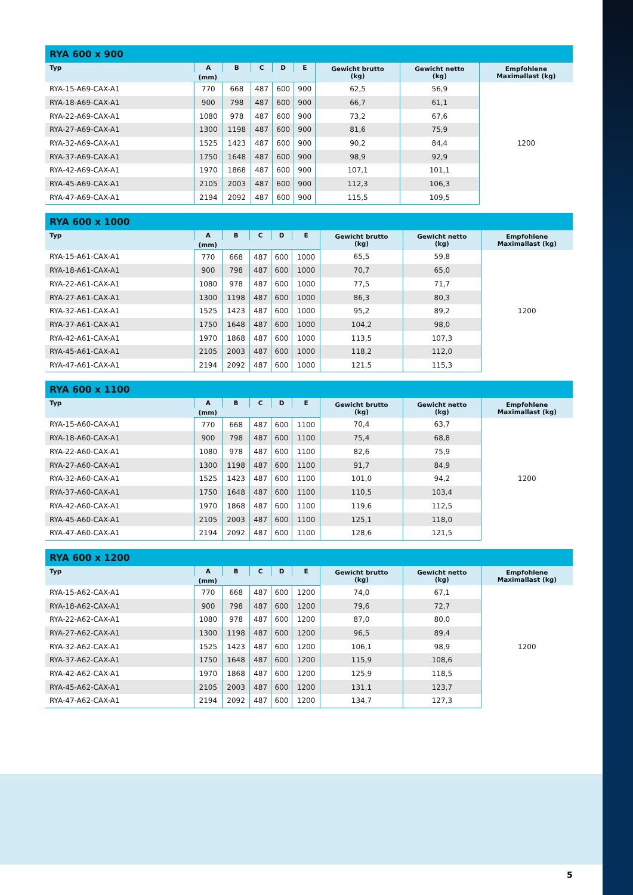RYA 600 x 900
| Typ | A | B | C | D | E | Gewicht brutto (kg) | Gewicht netto (kg) | Empfohlene Maximallast (kg) |
| --- | --- | --- | --- | --- | --- | --- | --- | --- |
| | (mm) | | | | | | | |
| RYA-15-A69-CAX-A1 | 770 | 668 | 487 | 600 | 900 | 62,5 | 56,9 | 1200 |
| RYA-18-A69-CAX-A1 | 900 | 798 | 487 | 600 | 900 | 66,7 | 61,1 | |
| RYA-22-A69-CAX-A1 | 1080 | 978 | 487 | 600 | 900 | 73,2 | 67,6 | |
| RYA-27-A69-CAX-A1 | 1300 | 1198 | 487 | 600 | 900 | 81,6 | 75,9 | |
| RYA-32-A69-CAX-A1 | 1525 | 1423 | 487 | 600 | 900 | 90,2 | 84,4 | |
| RYA-37-A69-CAX-A1 | 1750 | 1648 | 487 | 600 | 900 | 98,9 | 92,9 | |
| RYA-42-A69-CAX-A1 | 1970 | 1868 | 487 | 600 | 900 | 107,1 | 101,1 | |
| RYA-45-A69-CAX-A1 | 2105 | 2003 | 487 | 600 | 900 | 112,3 | 106,3 | |
| RYA-47-A69-CAX-A1 | 2194 | 2092 | 487 | 600 | 900 | 115,5 | 109,5 | |
RYA 600 x 1000
| Typ | A | B | C | D | E | Gewicht brutto (kg) | Gewicht netto (kg) | Empfohlene Maximallast (kg) |
| --- | --- | --- | --- | --- | --- | --- | --- | --- |
| | (mm) | | | | | | | |
| RYA-15-A61-CAX-A1 | 770 | 668 | 487 | 600 | 1000 | 65,5 | 59,8 | 1200 |
| RYA-18-A61-CAX-A1 | 900 | 798 | 487 | 600 | 1000 | 70,7 | 65,0 | |
| RYA-22-A61-CAX-A1 | 1080 | 978 | 487 | 600 | 1000 | 77,5 | 71,7 | |
| RYA-27-A61-CAX-A1 | 1300 | 1198 | 487 | 600 | 1000 | 86,3 | 80,3 | |
| RYA-32-A61-CAX-A1 | 1525 | 1423 | 487 | 600 | 1000 | 95,2 | 89,2 | |
| RYA-37-A61-CAX-A1 | 1750 | 1648 | 487 | 600 | 1000 | 104,2 | 98,0 | |
| RYA-42-A61-CAX-A1 | 1970 | 1868 | 487 | 600 | 1000 | 113,5 | 107,3 | |
| RYA-45-A61-CAX-A1 | 2105 | 2003 | 487 | 600 | 1000 | 118,2 | 112,0 | |
| RYA-47-A61-CAX-A1 | 2194 | 2092 | 487 | 600 | 1000 | 121,5 | 115,3 | |
RYA 600 x 1100
| Typ | A | B | C | D | E | Gewicht brutto (kg) | Gewicht netto (kg) | Empfohlene Maximallast (kg) |
| --- | --- | --- | --- | --- | --- | --- | --- | --- |
| | (mm) | | | | | | | |
| RYA-15-A60-CAX-A1 | 770 | 668 | 487 | 600 | 1100 | 70,4 | 63,7 | 1200 |
| RYA-18-A60-CAX-A1 | 900 | 798 | 487 | 600 | 1100 | 75,4 | 68,8 | |
| RYA-22-A60-CAX-A1 | 1080 | 978 | 487 | 600 | 1100 | 82,6 | 75,9 | |
| RYA-27-A60-CAX-A1 | 1300 | 1198 | 487 | 600 | 1100 | 91,7 | 84,9 | |
| RYA-32-A60-CAX-A1 | 1525 | 1423 | 487 | 600 | 1100 | 101,0 | 94,2 | |
| RYA-37-A60-CAX-A1 | 1750 | 1648 | 487 | 600 | 1100 | 110,5 | 103,4 | |
| RYA-42-A60-CAX-A1 | 1970 | 1868 | 487 | 600 | 1100 | 119,6 | 112,5 | |
| RYA-45-A60-CAX-A1 | 2105 | 2003 | 487 | 600 | 1100 | 125,1 | 118,0 | |
| RYA-47-A60-CAX-A1 | 2194 | 2092 | 487 | 600 | 1100 | 128,6 | 121,5 | |
RYA 600 x 1200
| Typ | A | B | C | D | E | Gewicht brutto (kg) | Gewicht netto (kg) | Empfohlene Maximallast (kg) |
| --- | --- | --- | --- | --- | --- | --- | --- | --- |
| | (mm) | | | | | | | |
| RYA-15-A62-CAX-A1 | 770 | 668 | 487 | 600 | 1200 | 74,0 | 67,1 | 1200 |
| RYA-18-A62-CAX-A1 | 900 | 798 | 487 | 600 | 1200 | 79,6 | 72,7 | |
| RYA-22-A62-CAX-A1 | 1080 | 978 | 487 | 600 | 1200 | 87,0 | 80,0 | |
| RYA-27-A62-CAX-A1 | 1300 | 1198 | 487 | 600 | 1200 | 96,5 | 89,4 | |
| RYA-32-A62-CAX-A1 | 1525 | 1423 | 487 | 600 | 1200 | 106,1 | 98,9 | |
| RYA-37-A62-CAX-A1 | 1750 | 1648 | 487 | 600 | 1200 | 115,9 | 108,6 | |
| RYA-42-A62-CAX-A1 | 1970 | 1868 | 487 | 600 | 1200 | 125,9 | 118,5 | |
| RYA-45-A62-CAX-A1 | 2105 | 2003 | 487 | 600 | 1200 | 131,1 | 123,7 | |
| RYA-47-A62-CAX-A1 | 2194 | 2092 | 487 | 600 | 1200 | 134,7 | 127,3 | |
5